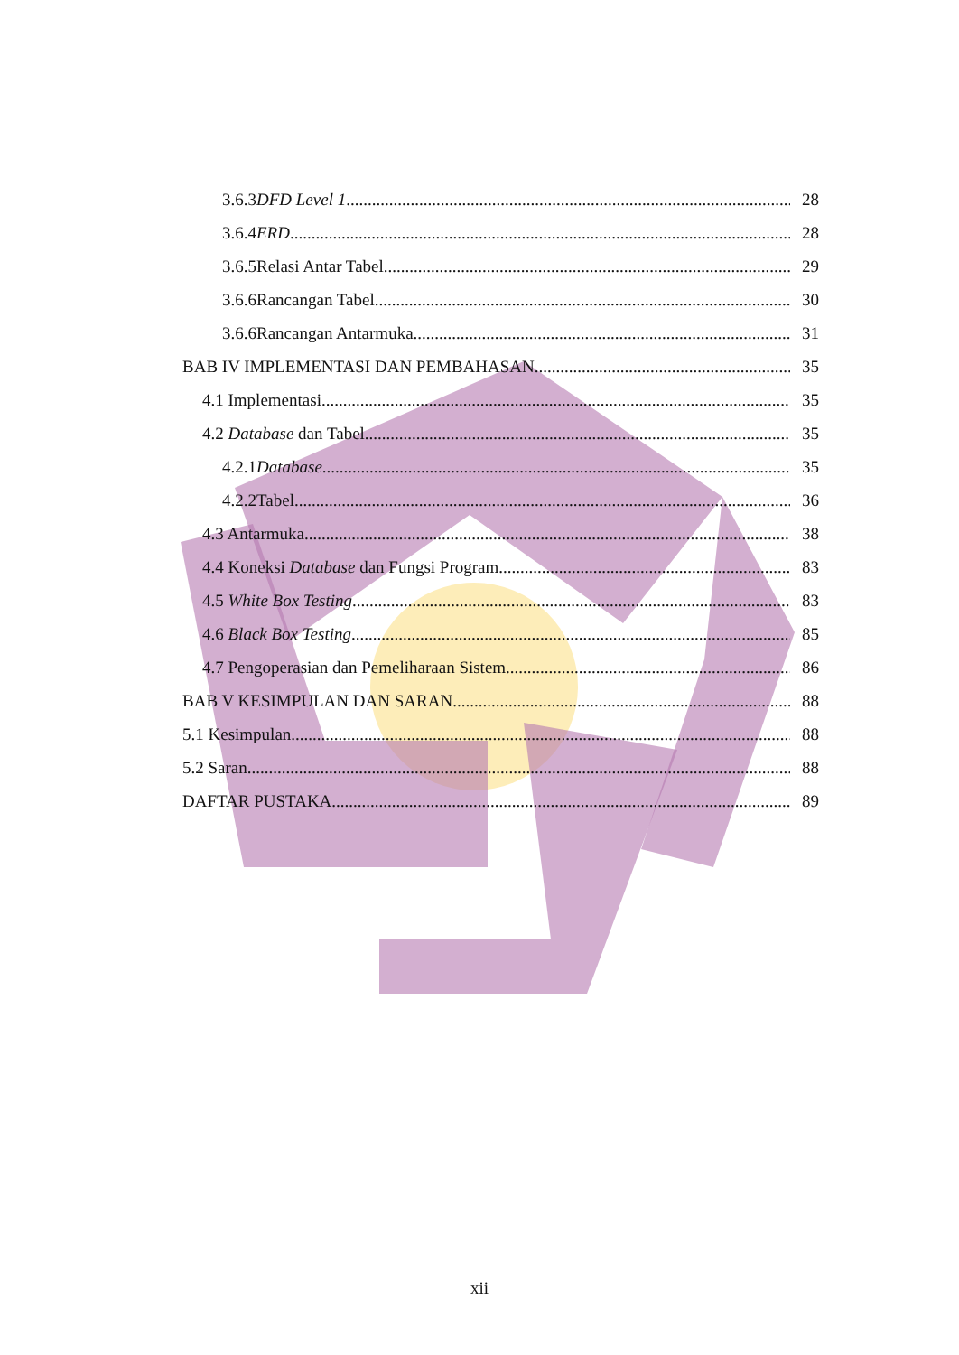3.6.3DFD Level 1 28
3.6.4ERD 28
3.6.5Relasi Antar Tabel 29
3.6.6Rancangan Tabel 30
3.6.6Rancangan Antarmuka 31
BAB IV IMPLEMENTASI DAN PEMBAHASAN 35
4.1 Implementasi 35
4.2 Database dan Tabel 35
4.2.1Database 35
4.2.2Tabel 36
4.3 Antarmuka 38
4.4 Koneksi Database dan Fungsi Program 83
4.5 White Box Testing 83
4.6 Black Box Testing 85
4.7 Pengoperasian dan Pemeliharaan Sistem 86
BAB V KESIMPULAN DAN SARAN 88
5.1 Kesimpulan 88
5.2 Saran 88
DAFTAR PUSTAKA 89
xii